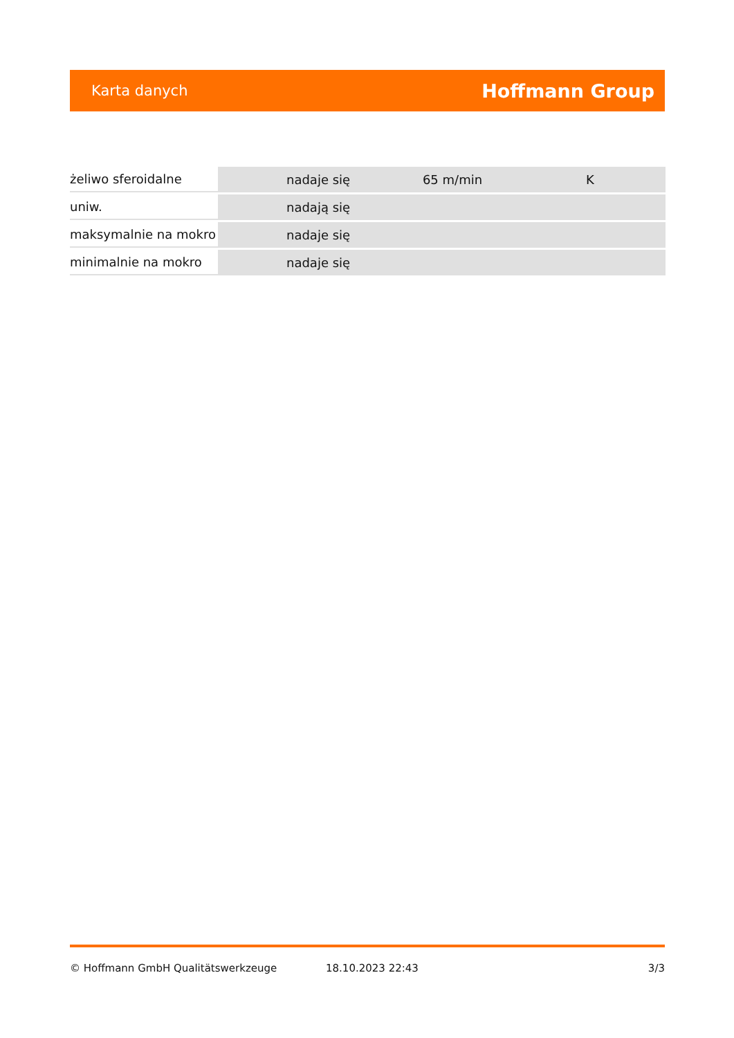Karta danych Hoffmann Group
| żeliwo sferoidalne | nadaje się | 65 m/min | K |
| uniw. | nadają się | | |
| maksymalnie na mokro | nadaje się | | |
| minimalnie na mokro | nadaje się | | |
© Hoffmann GmbH Qualitätswerkzeuge 18.10.2023 22:43 3/3